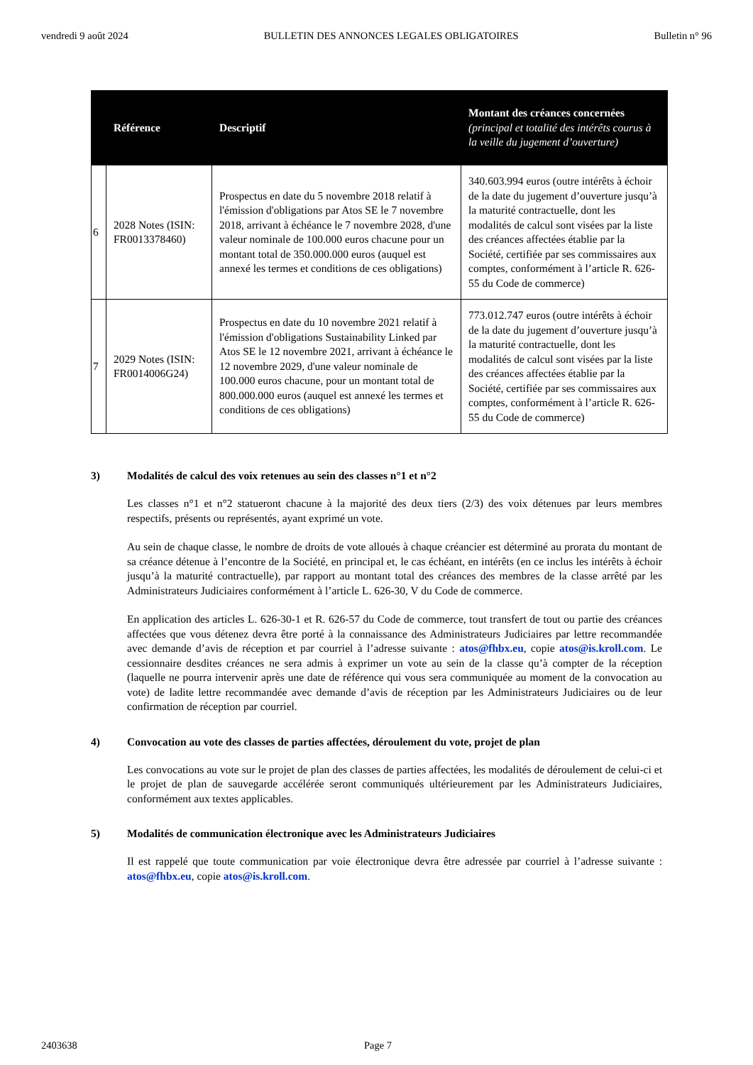vendredi 9 août 2024 BULLETIN DES ANNONCES LEGALES OBLIGATOIRES Bulletin n° 96
| | Référence | Descriptif | Montant des créances concernées (principal et totalité des intérêts courus à la veille du jugement d’ouverture) |
| --- | --- | --- | --- |
| 6 | 2028 Notes (ISIN: FR0013378460) | Prospectus en date du 5 novembre 2018 relatif à l'émission d'obligations par Atos SE le 7 novembre 2018, arrivant à échéance le 7 novembre 2028, d'une valeur nominale de 100.000 euros chacune pour un montant total de 350.000.000 euros (auquel est annexé les termes et conditions de ces obligations) | 340.603.994 euros (outre intérêts à échoir de la date du jugement d’ouverture jusqu’à la maturité contractuelle, dont les modalités de calcul sont visées par la liste des créances affectées établie par la Société, certifiée par ses commissaires aux comptes, conformément à l’article R. 626-55 du Code de commerce) |
| 7 | 2029 Notes (ISIN: FR0014006G24) | Prospectus en date du 10 novembre 2021 relatif à l'émission d'obligations Sustainability Linked par Atos SE le 12 novembre 2021, arrivant à échéance le 12 novembre 2029, d'une valeur nominale de 100.000 euros chacune, pour un montant total de 800.000.000 euros (auquel est annexé les termes et conditions de ces obligations) | 773.012.747 euros (outre intérêts à échoir de la date du jugement d’ouverture jusqu’à la maturité contractuelle, dont les modalités de calcul sont visées par la liste des créances affectées établie par la Société, certifiée par ses commissaires aux comptes, conformément à l’article R. 626-55 du Code de commerce) |
3) Modalités de calcul des voix retenues au sein des classes n°1 et n°2
Les classes n°1 et n°2 statueront chacune à la majorité des deux tiers (2/3) des voix détenues par leurs membres respectifs, présents ou représentés, ayant exprimé un vote.
Au sein de chaque classe, le nombre de droits de vote alloués à chaque créancier est déterminé au prorata du montant de sa créance détenue à l’encontre de la Société, en principal et, le cas échéant, en intérêts (en ce inclus les intérêts à échoir jusqu’à la maturité contractuelle), par rapport au montant total des créances des membres de la classe arrêté par les Administrateurs Judiciaires conformément à l’article L. 626-30, V du Code de commerce.
En application des articles L. 626-30-1 et R. 626-57 du Code de commerce, tout transfert de tout ou partie des créances affectées que vous détenez devra être porté à la connaissance des Administrateurs Judiciaires par lettre recommandée avec demande d’avis de réception et par courriel à l’adresse suivante : atos@fhbx.eu, copie atos@is.kroll.com. Le cessionnaire desdites créances ne sera admis à exprimer un vote au sein de la classe qu’à compter de la réception (laquelle ne pourra intervenir après une date de référence qui vous sera communiquée au moment de la convocation au vote) de ladite lettre recommandée avec demande d’avis de réception par les Administrateurs Judiciaires ou de leur confirmation de réception par courriel.
4) Convocation au vote des classes de parties affectées, déroulement du vote, projet de plan
Les convocations au vote sur le projet de plan des classes de parties affectées, les modalités de déroulement de celui-ci et le projet de plan de sauvegarde accélérée seront communiqués ultérieurement par les Administrateurs Judiciaires, conformément aux textes applicables.
5) Modalités de communication électronique avec les Administrateurs Judiciaires
Il est rappelé que toute communication par voie électronique devra être adressée par courriel à l’adresse suivante : atos@fhbx.eu, copie atos@is.kroll.com.
2403638 Page 7